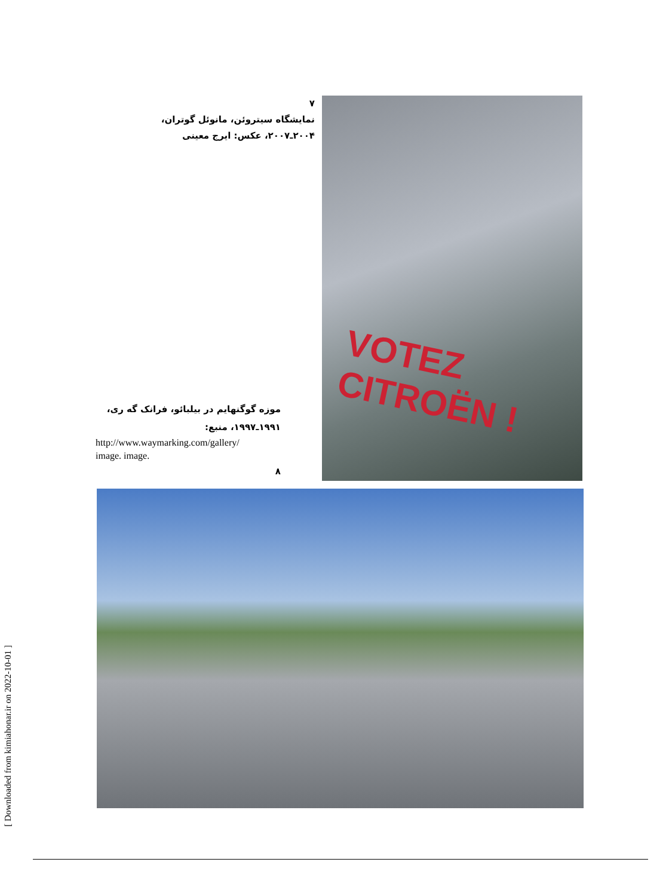VOTEZ CITROËN !
۷
نمایشگاه سیتروئن، مانوئل گوتران،
۲۰۰۴ـ۲۰۰۷، عکس: ایرج معینی
موزه گوگنهایم در بیلبائو، فرانک گه ری،
۱۹۹۱ـ۱۹۹۷، منبع:
http://www.waymarking.com/gallery/
image. image.
۸
[ Downloaded from kimiahonar.ir on 2022-10-01 ]